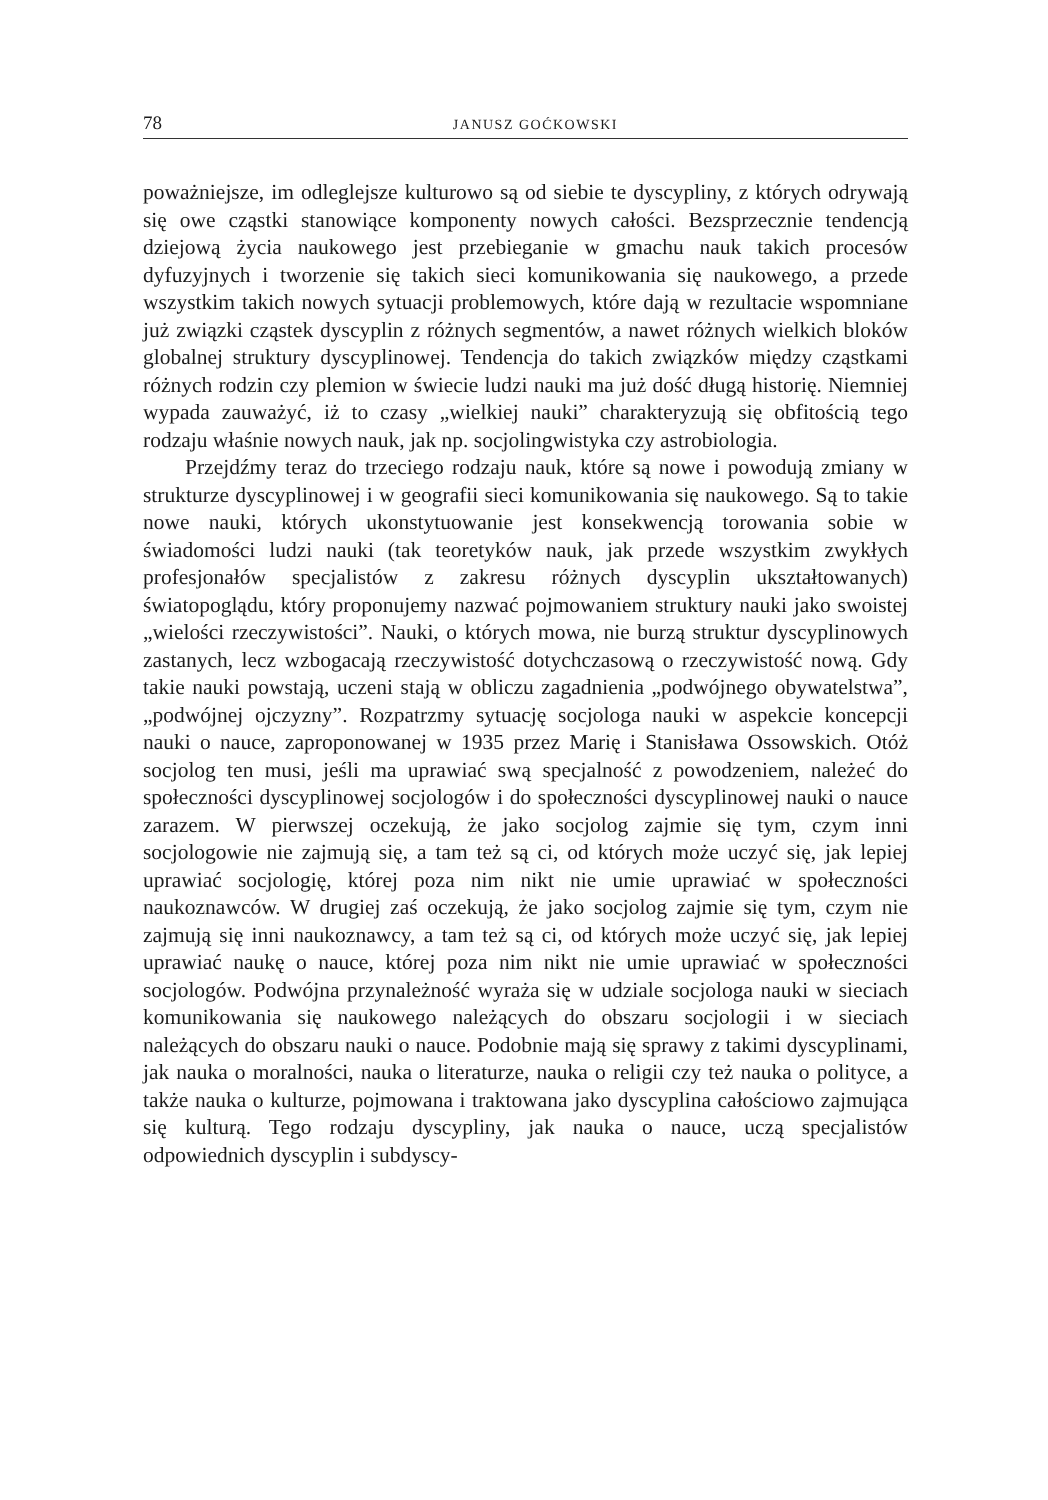78 JANUSZ GOĆKOWSKI
poważniejsze, im odleglejsze kulturowo są od siebie te dyscypliny, z których odrywają się owe cząstki stanowiące komponenty nowych całości. Bezsprzecznie tendencją dziejową życia naukowego jest przebieganie w gmachu nauk takich procesów dyfuzyjnych i tworzenie się takich sieci komunikowania się naukowego, a przede wszystkim takich nowych sytuacji problemowych, które dają w rezultacie wspomniane już związki cząstek dyscyplin z różnych segmentów, a nawet różnych wielkich bloków globalnej struktury dyscyplinowej. Tendencja do takich związków między cząstkami różnych rodzin czy plemion w świecie ludzi nauki ma już dość długą historię. Niemniej wypada zauważyć, iż to czasy „wielkiej nauki” charakteryzują się obfitością tego rodzaju właśnie nowych nauk, jak np. socjolingwistyka czy astrobiologia.
Przejdźmy teraz do trzeciego rodzaju nauk, które są nowe i powodują zmiany w strukturze dyscyplinowej i w geografii sieci komunikowania się naukowego. Są to takie nowe nauki, których ukonstytuowanie jest konsekwencją torowania sobie w świadomości ludzi nauki (tak teoretyków nauk, jak przede wszystkim zwykłych profesjonałów specjalistów z zakresu różnych dyscyplin ukształtowanych) światopoglądu, który proponujemy nazwać pojmowaniem struktury nauki jako swoistej „wielości rzeczywistości”. Nauki, o których mowa, nie burzą struktur dyscyplinowych zastanych, lecz wzbogacają rzeczywistość dotychczasową o rzeczywistość nową. Gdy takie nauki powstają, uczeni stają w obliczu zagadnienia „podwójnego obywatelstwa”, „podwójnej ojczyzny”. Rozpatrzmy sytuację socjologa nauki w aspekcie koncepcji nauki o nauce, zaproponowanej w 1935 przez Marię i Stanisława Ossowskich. Otóż socjolog ten musi, jeśli ma uprawiać swą specjalność z powodzeniem, należeć do społeczności dyscyplinowej socjologów i do społeczności dyscyplinowej nauki o nauce zarazem. W pierwszej oczekują, że jako socjolog zajmie się tym, czym inni socjologowie nie zajmują się, a tam też są ci, od których może uczyć się, jak lepiej uprawiać socjologię, której poza nim nikt nie umie uprawiać w społeczności naukoznawców. W drugiej zaś oczekują, że jako socjolog zajmie się tym, czym nie zajmują się inni naukoznawcy, a tam też są ci, od których może uczyć się, jak lepiej uprawiać naukę o nauce, której poza nim nikt nie umie uprawiać w społeczności socjologów. Podwójna przynależność wyraża się w udziale socjologa nauki w sieciach komunikowania się naukowego należących do obszaru socjologii i w sieciach należących do obszaru nauki o nauce. Podobnie mają się sprawy z takimi dyscyplinami, jak nauka o moralności, nauka o literaturze, nauka o religii czy też nauka o polityce, a także nauka o kulturze, pojmowana i traktowana jako dyscyplina całościowo zajmująca się kulturą. Tego rodzaju dyscypliny, jak nauka o nauce, uczą specjalistów odpowiednich dyscyplin i subdyscy-